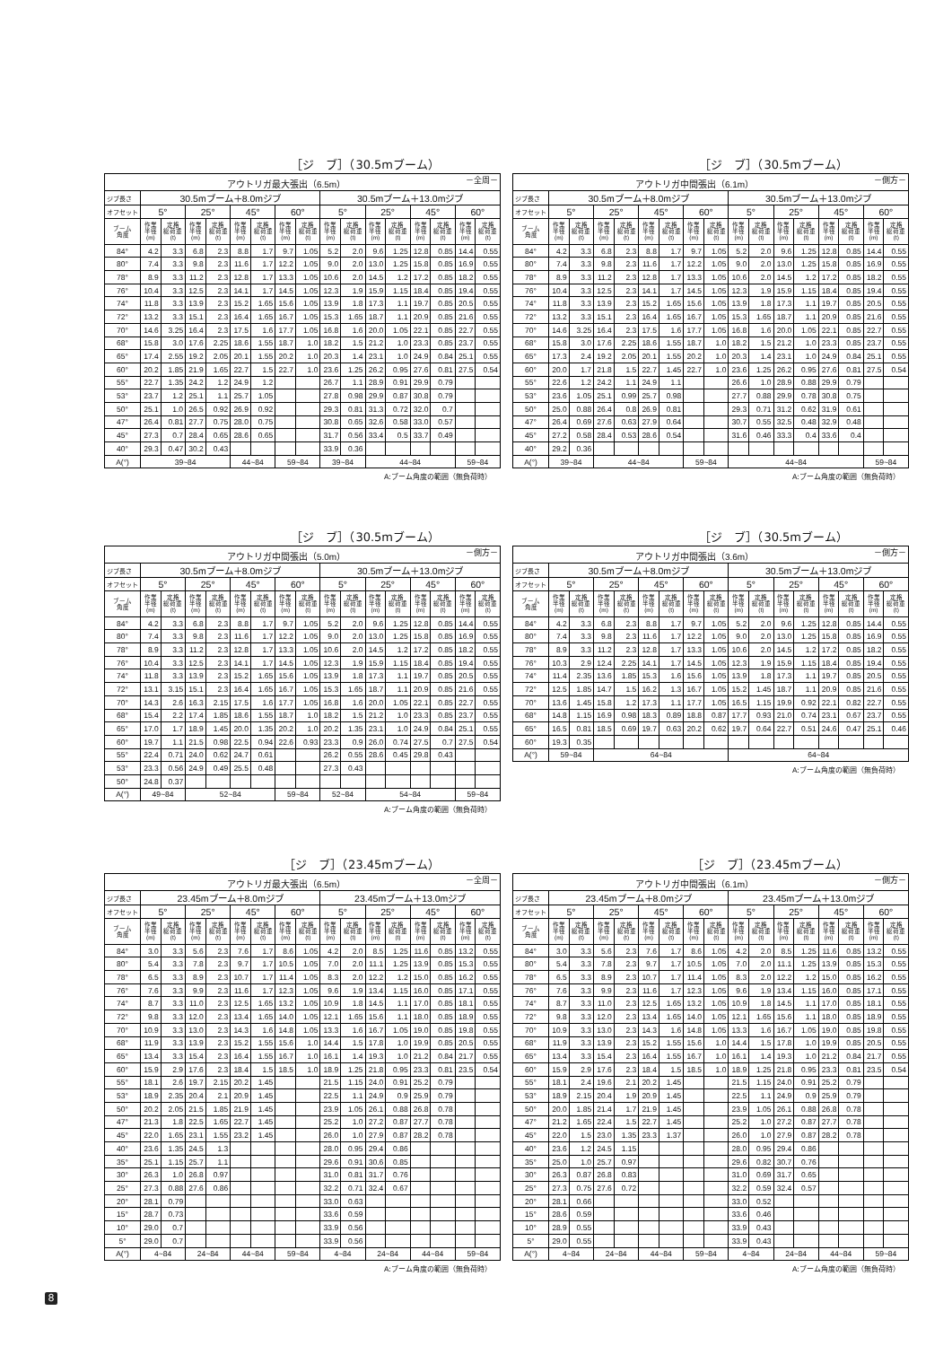［ジ　ブ］（30.5mブーム）
| アウトリガ最大張出（6.5m） －全周－ | | | | | | | | | | | | | | | | |
| --- | --- | --- | --- | --- | --- | --- | --- | --- | --- | --- | --- | --- | --- | --- | --- | --- |
| ジブ長さ | 30.5mブーム＋8.0mジブ | | | | | | | | 30.5mブーム＋13.0mジブ | | | | | | | |
| オフセット | 5° | | 25° | | 45° | | 60° | | 5° | | 25° | | 45° | | 60° | |
| ブーム 角度 | 作業 半径 (m) | 定格 総荷重 (t) | 作業 半径 (m) | 定格 総荷重 (t) | 作業 半径 (m) | 定格 総荷重 (t) | 作業 半径 (m) | 定格 総荷重 (t) | 作業 半径 (m) | 定格 総荷重 (t) | 作業 半径 (m) | 定格 総荷重 (t) | 作業 半径 (m) | 定格 総荷重 (t) | 作業 半径 (m) | 定格 総荷重 (t) |
| 84° | 4.2 | 3.3 | 6.8 | 2.3 | 8.8 | 1.7 | 9.7 | 1.05 | 5.2 | 2.0 | 9.6 | 1.25 | 12.8 | 0.85 | 14.4 | 0.55 |
| 80° | 7.4 | 3.3 | 9.8 | 2.3 | 11.6 | 1.7 | 12.2 | 1.05 | 9.0 | 2.0 | 13.0 | 1.25 | 15.8 | 0.85 | 16.9 | 0.55 |
| 78° | 8.9 | 3.3 | 11.2 | 2.3 | 12.8 | 1.7 | 13.3 | 1.05 | 10.6 | 2.0 | 14.5 | 1.2 | 17.2 | 0.85 | 18.2 | 0.55 |
| 76° | 10.4 | 3.3 | 12.5 | 2.3 | 14.1 | 1.7 | 14.5 | 1.05 | 12.3 | 1.9 | 15.9 | 1.15 | 18.4 | 0.85 | 19.4 | 0.55 |
| 74° | 11.8 | 3.3 | 13.9 | 2.3 | 15.2 | 1.65 | 15.6 | 1.05 | 13.9 | 1.8 | 17.3 | 1.1 | 19.7 | 0.85 | 20.5 | 0.55 |
| 72° | 13.2 | 3.3 | 15.1 | 2.3 | 16.4 | 1.65 | 16.7 | 1.05 | 15.3 | 1.65 | 18.7 | 1.1 | 20.9 | 0.85 | 21.6 | 0.55 |
| 70° | 14.6 | 3.25 | 16.4 | 2.3 | 17.5 | 1.6 | 17.7 | 1.05 | 16.8 | 1.6 | 20.0 | 1.05 | 22.1 | 0.85 | 22.7 | 0.55 |
| 68° | 15.8 | 3.0 | 17.6 | 2.25 | 18.6 | 1.55 | 18.7 | 1.0 | 18.2 | 1.5 | 21.2 | 1.0 | 23.3 | 0.85 | 23.7 | 0.55 |
| 65° | 17.4 | 2.55 | 19.2 | 2.05 | 20.1 | 1.55 | 20.2 | 1.0 | 20.3 | 1.4 | 23.1 | 1.0 | 24.9 | 0.84 | 25.1 | 0.55 |
| 60° | 20.2 | 1.85 | 21.9 | 1.65 | 22.7 | 1.5 | 22.7 | 1.0 | 23.6 | 1.25 | 26.2 | 0.95 | 27.6 | 0.81 | 27.5 | 0.54 |
| 55° | 22.7 | 1.35 | 24.2 | 1.2 | 24.9 | 1.2 | | | 26.7 | 1.1 | 28.9 | 0.91 | 29.9 | 0.79 | | |
| 53° | 23.7 | 1.2 | 25.1 | 1.1 | 25.7 | 1.05 | | | 27.8 | 0.98 | 29.9 | 0.87 | 30.8 | 0.79 | | |
| 50° | 25.1 | 1.0 | 26.5 | 0.92 | 26.9 | 0.92 | | | 29.3 | 0.81 | 31.3 | 0.72 | 32.0 | 0.7 | | |
| 47° | 26.4 | 0.81 | 27.7 | 0.75 | 28.0 | 0.75 | | | 30.8 | 0.65 | 32.6 | 0.58 | 33.0 | 0.57 | | |
| 45° | 27.3 | 0.7 | 28.4 | 0.65 | 28.6 | 0.65 | | | 31.7 | 0.56 | 33.4 | 0.5 | 33.7 | 0.49 | | |
| 40° | 29.3 | 0.47 | 30.2 | 0.43 | | | | | 33.9 | 0.36 | | | | | | |
| A(°) | 39~84 | | | | 44~84 | | 59~84 | | 39~84 | | 44~84 | | | | 59~84 | |
A:ブーム角度の範囲（無負荷時）
［ジ　ブ］（30.5mブーム）
| アウトリガ中間張出（6.1m） －側方－ | | | | | | | | | | | | | | | | |
| --- | --- | --- | --- | --- | --- | --- | --- | --- | --- | --- | --- | --- | --- | --- | --- | --- |
| ジブ長さ | 30.5mブーム＋8.0mジブ | | | | | | | | 30.5mブーム＋13.0mジブ | | | | | | | |
| オフセット | 5° | | 25° | | 45° | | 60° | | 5° | | 25° | | 45° | | 60° | |
| ブーム 角度 | 作業 半径 (m) | 定格 総荷重 (t) | 作業 半径 (m) | 定格 総荷重 (t) | 作業 半径 (m) | 定格 総荷重 (t) | 作業 半径 (m) | 定格 総荷重 (t) | 作業 半径 (m) | 定格 総荷重 (t) | 作業 半径 (m) | 定格 総荷重 (t) | 作業 半径 (m) | 定格 総荷重 (t) | 作業 半径 (m) | 定格 総荷重 (t) |
| 84° | 4.2 | 3.3 | 6.8 | 2.3 | 8.8 | 1.7 | 9.7 | 1.05 | 5.2 | 2.0 | 9.6 | 1.25 | 12.8 | 0.85 | 14.4 | 0.55 |
| 80° | 7.4 | 3.3 | 9.8 | 2.3 | 11.6 | 1.7 | 12.2 | 1.05 | 9.0 | 2.0 | 13.0 | 1.25 | 15.8 | 0.85 | 16.9 | 0.55 |
| 78° | 8.9 | 3.3 | 11.2 | 2.3 | 12.8 | 1.7 | 13.3 | 1.05 | 10.6 | 2.0 | 14.5 | 1.2 | 17.2 | 0.85 | 18.2 | 0.55 |
| 76° | 10.4 | 3.3 | 12.5 | 2.3 | 14.1 | 1.7 | 14.5 | 1.05 | 12.3 | 1.9 | 15.9 | 1.15 | 18.4 | 0.85 | 19.4 | 0.55 |
| 74° | 11.8 | 3.3 | 13.9 | 2.3 | 15.2 | 1.65 | 15.6 | 1.05 | 13.9 | 1.8 | 17.3 | 1.1 | 19.7 | 0.85 | 20.5 | 0.55 |
| 72° | 13.2 | 3.3 | 15.1 | 2.3 | 16.4 | 1.65 | 16.7 | 1.05 | 15.3 | 1.65 | 18.7 | 1.1 | 20.9 | 0.85 | 21.6 | 0.55 |
| 70° | 14.6 | 3.25 | 16.4 | 2.3 | 17.5 | 1.6 | 17.7 | 1.05 | 16.8 | 1.6 | 20.0 | 1.05 | 22.1 | 0.85 | 22.7 | 0.55 |
| 68° | 15.8 | 3.0 | 17.6 | 2.25 | 18.6 | 1.55 | 18.7 | 1.0 | 18.2 | 1.5 | 21.2 | 1.0 | 23.3 | 0.85 | 23.7 | 0.55 |
| 65° | 17.3 | 2.4 | 19.2 | 2.05 | 20.1 | 1.55 | 20.2 | 1.0 | 20.3 | 1.4 | 23.1 | 1.0 | 24.9 | 0.84 | 25.1 | 0.55 |
| 60° | 20.0 | 1.7 | 21.8 | 1.5 | 22.7 | 1.45 | 22.7 | 1.0 | 23.6 | 1.25 | 26.2 | 0.95 | 27.6 | 0.81 | 27.5 | 0.54 |
| 55° | 22.6 | 1.2 | 24.2 | 1.1 | 24.9 | 1.1 | | | 26.6 | 1.0 | 28.9 | 0.88 | 29.9 | 0.79 | | |
| 53° | 23.6 | 1.05 | 25.1 | 0.99 | 25.7 | 0.98 | | | 27.7 | 0.88 | 29.9 | 0.78 | 30.8 | 0.75 | | |
| 50° | 25.0 | 0.88 | 26.4 | 0.8 | 26.9 | 0.81 | | | 29.3 | 0.71 | 31.2 | 0.62 | 31.9 | 0.61 | | |
| 47° | 26.4 | 0.69 | 27.6 | 0.63 | 27.9 | 0.64 | | | 30.7 | 0.55 | 32.5 | 0.48 | 32.9 | 0.48 | | |
| 45° | 27.2 | 0.58 | 28.4 | 0.53 | 28.6 | 0.54 | | | 31.6 | 0.46 | 33.3 | 0.4 | 33.6 | 0.4 | | |
| 40° | 29.2 | 0.36 | | | | | | | | | | | | | | |
| A(°) | 39~84 | | 44~84 | | | | 59~84 | | 44~84 | | | | | | 59~84 | |
A:ブーム角度の範囲（無負荷時）
［ジ　ブ］（30.5mブーム）
| アウトリガ中間張出（5.0m） －側方－ | | | | | | | | | | | | | | | | |
| --- | --- | --- | --- | --- | --- | --- | --- | --- | --- | --- | --- | --- | --- | --- | --- | --- |
| ジブ長さ | 30.5mブーム＋8.0mジブ | | | | | | | | 30.5mブーム＋13.0mジブ | | | | | | | |
| オフセット | 5° | | 25° | | 45° | | 60° | | 5° | | 25° | | 45° | | 60° | |
| ブーム 角度 | 作業 半径 (m) | 定格 総荷重 (t) | 作業 半径 (m) | 定格 総荷重 (t) | 作業 半径 (m) | 定格 総荷重 (t) | 作業 半径 (m) | 定格 総荷重 (t) | 作業 半径 (m) | 定格 総荷重 (t) | 作業 半径 (m) | 定格 総荷重 (t) | 作業 半径 (m) | 定格 総荷重 (t) | 作業 半径 (m) | 定格 総荷重 (t) |
| 84° | 4.2 | 3.3 | 6.8 | 2.3 | 8.8 | 1.7 | 9.7 | 1.05 | 5.2 | 2.0 | 9.6 | 1.25 | 12.8 | 0.85 | 14.4 | 0.55 |
| 80° | 7.4 | 3.3 | 9.8 | 2.3 | 11.6 | 1.7 | 12.2 | 1.05 | 9.0 | 2.0 | 13.0 | 1.25 | 15.8 | 0.85 | 16.9 | 0.55 |
| 78° | 8.9 | 3.3 | 11.2 | 2.3 | 12.8 | 1.7 | 13.3 | 1.05 | 10.6 | 2.0 | 14.5 | 1.2 | 17.2 | 0.85 | 18.2 | 0.55 |
| 76° | 10.4 | 3.3 | 12.5 | 2.3 | 14.1 | 1.7 | 14.5 | 1.05 | 12.3 | 1.9 | 15.9 | 1.15 | 18.4 | 0.85 | 19.4 | 0.55 |
| 74° | 11.8 | 3.3 | 13.9 | 2.3 | 15.2 | 1.65 | 15.6 | 1.05 | 13.9 | 1.8 | 17.3 | 1.1 | 19.7 | 0.85 | 20.5 | 0.55 |
| 72° | 13.1 | 3.15 | 15.1 | 2.3 | 16.4 | 1.65 | 16.7 | 1.05 | 15.3 | 1.65 | 18.7 | 1.1 | 20.9 | 0.85 | 21.6 | 0.55 |
| 70° | 14.3 | 2.6 | 16.3 | 2.15 | 17.5 | 1.6 | 17.7 | 1.05 | 16.8 | 1.6 | 20.0 | 1.05 | 22.1 | 0.85 | 22.7 | 0.55 |
| 68° | 15.4 | 2.2 | 17.4 | 1.85 | 18.6 | 1.55 | 18.7 | 1.0 | 18.2 | 1.5 | 21.2 | 1.0 | 23.3 | 0.85 | 23.7 | 0.55 |
| 65° | 17.0 | 1.7 | 18.9 | 1.45 | 20.0 | 1.35 | 20.2 | 1.0 | 20.2 | 1.35 | 23.1 | 1.0 | 24.9 | 0.84 | 25.1 | 0.55 |
| 60° | 19.7 | 1.1 | 21.5 | 0.98 | 22.5 | 0.94 | 22.6 | 0.93 | 23.3 | 0.9 | 26.0 | 0.74 | 27.5 | 0.7 | 27.5 | 0.54 |
| 55° | 22.4 | 0.71 | 24.0 | 0.62 | 24.7 | 0.61 | | | 26.2 | 0.55 | 28.6 | 0.45 | 29.8 | 0.43 | | |
| 53° | 23.3 | 0.56 | 24.9 | 0.49 | 25.5 | 0.48 | | | 27.3 | 0.43 | | | | | | |
| 50° | 24.8 | 0.37 | | | | | | | | | | | | | | |
| A(°) | 49~84 | | 52~84 | | | | 59~84 | | 52~84 | | 54~84 | | | | 59~84 | |
A:ブーム角度の範囲（無負荷時）
［ジ　ブ］（30.5mブーム）
| アウトリガ中間張出（3.6m） －側方－ | | | | | | | | | | | | | | | | |
| --- | --- | --- | --- | --- | --- | --- | --- | --- | --- | --- | --- | --- | --- | --- | --- | --- |
| ジブ長さ | 30.5mブーム＋8.0mジブ | | | | | | | | 30.5mブーム＋13.0mジブ | | | | | | | |
| オフセット | 5° | | 25° | | 45° | | 60° | | 5° | | 25° | | 45° | | 60° | |
| ブーム 角度 | 作業 半径 (m) | 定格 総荷重 (t) | 作業 半径 (m) | 定格 総荷重 (t) | 作業 半径 (m) | 定格 総荷重 (t) | 作業 半径 (m) | 定格 総荷重 (t) | 作業 半径 (m) | 定格 総荷重 (t) | 作業 半径 (m) | 定格 総荷重 (t) | 作業 半径 (m) | 定格 総荷重 (t) | 作業 半径 (m) | 定格 総荷重 (t) |
| 84° | 4.2 | 3.3 | 6.8 | 2.3 | 8.8 | 1.7 | 9.7 | 1.05 | 5.2 | 2.0 | 9.6 | 1.25 | 12.8 | 0.85 | 14.4 | 0.55 |
| 80° | 7.4 | 3.3 | 9.8 | 2.3 | 11.6 | 1.7 | 12.2 | 1.05 | 9.0 | 2.0 | 13.0 | 1.25 | 15.8 | 0.85 | 16.9 | 0.55 |
| 78° | 8.9 | 3.3 | 11.2 | 2.3 | 12.8 | 1.7 | 13.3 | 1.05 | 10.6 | 2.0 | 14.5 | 1.2 | 17.2 | 0.85 | 18.2 | 0.55 |
| 76° | 10.3 | 2.9 | 12.4 | 2.25 | 14.1 | 1.7 | 14.5 | 1.05 | 12.3 | 1.9 | 15.9 | 1.15 | 18.4 | 0.85 | 19.4 | 0.55 |
| 74° | 11.4 | 2.35 | 13.6 | 1.85 | 15.3 | 1.6 | 15.6 | 1.05 | 13.9 | 1.8 | 17.3 | 1.1 | 19.7 | 0.85 | 20.5 | 0.55 |
| 72° | 12.5 | 1.85 | 14.7 | 1.5 | 16.2 | 1.3 | 16.7 | 1.05 | 15.2 | 1.45 | 18.7 | 1.1 | 20.9 | 0.85 | 21.6 | 0.55 |
| 70° | 13.6 | 1.45 | 15.8 | 1.2 | 17.3 | 1.1 | 17.7 | 1.05 | 16.5 | 1.15 | 19.9 | 0.92 | 22.1 | 0.82 | 22.7 | 0.55 |
| 68° | 14.8 | 1.15 | 16.9 | 0.98 | 18.3 | 0.89 | 18.8 | 0.87 | 17.7 | 0.93 | 21.0 | 0.74 | 23.1 | 0.67 | 23.7 | 0.55 |
| 65° | 16.5 | 0.81 | 18.5 | 0.69 | 19.7 | 0.63 | 20.2 | 0.62 | 19.7 | 0.64 | 22.7 | 0.51 | 24.6 | 0.47 | 25.1 | 0.46 |
| 60° | 19.3 | 0.35 | | | | | | | | | | | | | | |
| A(°) | 59~84 | | 64~84 | | | | | | 64~84 | | | | | | | |
A:ブーム角度の範囲（無負荷時）
［ジ　ブ］（23.45mブーム）
| アウトリガ最大張出（6.5m） －全周－ | | | | | | | | | | | | | | | | |
| --- | --- | --- | --- | --- | --- | --- | --- | --- | --- | --- | --- | --- | --- | --- | --- | --- |
| ジブ長さ | 23.45mブーム＋8.0mジブ | | | | | | | | 23.45mブーム＋13.0mジブ | | | | | | | |
| オフセット | 5° | | 25° | | 45° | | 60° | | 5° | | 25° | | 45° | | 60° | |
| ブーム 角度 | 作業 半径 (m) | 定格 総荷重 (t) | 作業 半径 (m) | 定格 総荷重 (t) | 作業 半径 (m) | 定格 総荷重 (t) | 作業 半径 (m) | 定格 総荷重 (t) | 作業 半径 (m) | 定格 総荷重 (t) | 作業 半径 (m) | 定格 総荷重 (t) | 作業 半径 (m) | 定格 総荷重 (t) | 作業 半径 (m) | 定格 総荷重 (t) |
| 84° | 3.0 | 3.3 | 5.6 | 2.3 | 7.6 | 1.7 | 8.6 | 1.05 | 4.2 | 2.0 | 8.5 | 1.25 | 11.6 | 0.85 | 13.2 | 0.55 |
| 80° | 5.4 | 3.3 | 7.8 | 2.3 | 9.7 | 1.7 | 10.5 | 1.05 | 7.0 | 2.0 | 11.1 | 1.25 | 13.9 | 0.85 | 15.3 | 0.55 |
| 78° | 6.5 | 3.3 | 8.9 | 2.3 | 10.7 | 1.7 | 11.4 | 1.05 | 8.3 | 2.0 | 12.2 | 1.2 | 15.0 | 0.85 | 16.2 | 0.55 |
| 76° | 7.6 | 3.3 | 9.9 | 2.3 | 11.6 | 1.7 | 12.3 | 1.05 | 9.6 | 1.9 | 13.4 | 1.15 | 16.0 | 0.85 | 17.1 | 0.55 |
| 74° | 8.7 | 3.3 | 11.0 | 2.3 | 12.5 | 1.65 | 13.2 | 1.05 | 10.9 | 1.8 | 14.5 | 1.1 | 17.0 | 0.85 | 18.1 | 0.55 |
| 72° | 9.8 | 3.3 | 12.0 | 2.3 | 13.4 | 1.65 | 14.0 | 1.05 | 12.1 | 1.65 | 15.6 | 1.1 | 18.0 | 0.85 | 18.9 | 0.55 |
| 70° | 10.9 | 3.3 | 13.0 | 2.3 | 14.3 | 1.6 | 14.8 | 1.05 | 13.3 | 1.6 | 16.7 | 1.05 | 19.0 | 0.85 | 19.8 | 0.55 |
| 68° | 11.9 | 3.3 | 13.9 | 2.3 | 15.2 | 1.55 | 15.6 | 1.0 | 14.4 | 1.5 | 17.8 | 1.0 | 19.9 | 0.85 | 20.5 | 0.55 |
| 65° | 13.4 | 3.3 | 15.4 | 2.3 | 16.4 | 1.55 | 16.7 | 1.0 | 16.1 | 1.4 | 19.3 | 1.0 | 21.2 | 0.84 | 21.7 | 0.55 |
| 60° | 15.9 | 2.9 | 17.6 | 2.3 | 18.4 | 1.5 | 18.5 | 1.0 | 18.9 | 1.25 | 21.8 | 0.95 | 23.3 | 0.81 | 23.5 | 0.54 |
| 55° | 18.1 | 2.6 | 19.7 | 2.15 | 20.2 | 1.45 | | | 21.5 | 1.15 | 24.0 | 0.91 | 25.2 | 0.79 | | |
| 53° | 18.9 | 2.35 | 20.4 | 2.1 | 20.9 | 1.45 | | | 22.5 | 1.1 | 24.9 | 0.9 | 25.9 | 0.79 | | |
| 50° | 20.2 | 2.05 | 21.5 | 1.85 | 21.9 | 1.45 | | | 23.9 | 1.05 | 26.1 | 0.88 | 26.8 | 0.78 | | |
| 47° | 21.3 | 1.8 | 22.5 | 1.65 | 22.7 | 1.45 | | | 25.2 | 1.0 | 27.2 | 0.87 | 27.7 | 0.78 | | |
| 45° | 22.0 | 1.65 | 23.1 | 1.55 | 23.2 | 1.45 | | | 26.0 | 1.0 | 27.9 | 0.87 | 28.2 | 0.78 | | |
| 40° | 23.6 | 1.35 | 24.5 | 1.3 | | | | | 28.0 | 0.95 | 29.4 | 0.86 | | | | |
| 35° | 25.1 | 1.15 | 25.7 | 1.1 | | | | | 29.6 | 0.91 | 30.6 | 0.85 | | | | |
| 30° | 26.3 | 1.0 | 26.8 | 0.97 | | | | | 31.0 | 0.81 | 31.7 | 0.76 | | | | |
| 25° | 27.3 | 0.88 | 27.6 | 0.86 | | | | | 32.2 | 0.71 | 32.4 | 0.67 | | | | |
| 20° | 28.1 | 0.79 | | | | | | | 33.0 | 0.63 | | | | | | |
| 15° | 28.7 | 0.73 | | | | | | | 33.6 | 0.59 | | | | | | |
| 10° | 29.0 | 0.7 | | | | | | | 33.9 | 0.56 | | | | | | |
| 5° | 29.0 | 0.7 | | | | | | | 33.9 | 0.56 | | | | | | |
| A(°) | 4~84 | | 24~84 | | 44~84 | | 59~84 | | 4~84 | | 24~84 | | 44~84 | | 59~84 | |
A:ブーム角度の範囲（無負荷時）
［ジ　ブ］（23.45mブーム）
| アウトリガ中間張出（6.1m） －側方－ | | | | | | | | | | | | | | | | |
| --- | --- | --- | --- | --- | --- | --- | --- | --- | --- | --- | --- | --- | --- | --- | --- | --- |
| ジブ長さ | 23.45mブーム＋8.0mジブ | | | | | | | | 23.45mブーム＋13.0mジブ | | | | | | | |
| オフセット | 5° | | 25° | | 45° | | 60° | | 5° | | 25° | | 45° | | 60° | |
| ブーム 角度 | 作業 半径 (m) | 定格 総荷重 (t) | 作業 半径 (m) | 定格 総荷重 (t) | 作業 半径 (m) | 定格 総荷重 (t) | 作業 半径 (m) | 定格 総荷重 (t) | 作業 半径 (m) | 定格 総荷重 (t) | 作業 半径 (m) | 定格 総荷重 (t) | 作業 半径 (m) | 定格 総荷重 (t) | 作業 半径 (m) | 定格 総荷重 (t) |
| 84° | 3.0 | 3.3 | 5.6 | 2.3 | 7.6 | 1.7 | 8.6 | 1.05 | 4.2 | 2.0 | 8.5 | 1.25 | 11.6 | 0.85 | 13.2 | 0.55 |
| 80° | 5.4 | 3.3 | 7.8 | 2.3 | 9.7 | 1.7 | 10.5 | 1.05 | 7.0 | 2.0 | 11.1 | 1.25 | 13.9 | 0.85 | 15.3 | 0.55 |
| 78° | 6.5 | 3.3 | 8.9 | 2.3 | 10.7 | 1.7 | 11.4 | 1.05 | 8.3 | 2.0 | 12.2 | 1.2 | 15.0 | 0.85 | 16.2 | 0.55 |
| 76° | 7.6 | 3.3 | 9.9 | 2.3 | 11.6 | 1.7 | 12.3 | 1.05 | 9.6 | 1.9 | 13.4 | 1.15 | 16.0 | 0.85 | 17.1 | 0.55 |
| 74° | 8.7 | 3.3 | 11.0 | 2.3 | 12.5 | 1.65 | 13.2 | 1.05 | 10.9 | 1.8 | 14.5 | 1.1 | 17.0 | 0.85 | 18.1 | 0.55 |
| 72° | 9.8 | 3.3 | 12.0 | 2.3 | 13.4 | 1.65 | 14.0 | 1.05 | 12.1 | 1.65 | 15.6 | 1.1 | 18.0 | 0.85 | 18.9 | 0.55 |
| 70° | 10.9 | 3.3 | 13.0 | 2.3 | 14.3 | 1.6 | 14.8 | 1.05 | 13.3 | 1.6 | 16.7 | 1.05 | 19.0 | 0.85 | 19.8 | 0.55 |
| 68° | 11.9 | 3.3 | 13.9 | 2.3 | 15.2 | 1.55 | 15.6 | 1.0 | 14.4 | 1.5 | 17.8 | 1.0 | 19.9 | 0.85 | 20.5 | 0.55 |
| 65° | 13.4 | 3.3 | 15.4 | 2.3 | 16.4 | 1.55 | 16.7 | 1.0 | 16.1 | 1.4 | 19.3 | 1.0 | 21.2 | 0.84 | 21.7 | 0.55 |
| 60° | 15.9 | 2.9 | 17.6 | 2.3 | 18.4 | 1.5 | 18.5 | 1.0 | 18.9 | 1.25 | 21.8 | 0.95 | 23.3 | 0.81 | 23.5 | 0.54 |
| 55° | 18.1 | 2.4 | 19.6 | 2.1 | 20.2 | 1.45 | | | 21.5 | 1.15 | 24.0 | 0.91 | 25.2 | 0.79 | | |
| 53° | 18.9 | 2.15 | 20.4 | 1.9 | 20.9 | 1.45 | | | 22.5 | 1.1 | 24.9 | 0.9 | 25.9 | 0.79 | | |
| 50° | 20.0 | 1.85 | 21.4 | 1.7 | 21.9 | 1.45 | | | 23.9 | 1.05 | 26.1 | 0.88 | 26.8 | 0.78 | | |
| 47° | 21.2 | 1.65 | 22.4 | 1.5 | 22.7 | 1.45 | | | 25.2 | 1.0 | 27.2 | 0.87 | 27.7 | 0.78 | | |
| 45° | 22.0 | 1.5 | 23.0 | 1.35 | 23.3 | 1.37 | | | 26.0 | 1.0 | 27.9 | 0.87 | 28.2 | 0.78 | | |
| 40° | 23.6 | 1.2 | 24.5 | 1.15 | | | | | 28.0 | 0.95 | 29.4 | 0.86 | | | | |
| 35° | 25.0 | 1.0 | 25.7 | 0.97 | | | | | 29.6 | 0.82 | 30.7 | 0.76 | | | | |
| 30° | 26.3 | 0.87 | 26.8 | 0.83 | | | | | 31.0 | 0.69 | 31.7 | 0.65 | | | | |
| 25° | 27.3 | 0.75 | 27.6 | 0.72 | | | | | 32.2 | 0.59 | 32.4 | 0.57 | | | | |
| 20° | 28.1 | 0.66 | | | | | | | 33.0 | 0.52 | | | | | | |
| 15° | 28.6 | 0.59 | | | | | | | 33.6 | 0.46 | | | | | | |
| 10° | 28.9 | 0.55 | | | | | | | 33.9 | 0.43 | | | | | | |
| 5° | 29.0 | 0.55 | | | | | | | 33.9 | 0.43 | | | | | | |
| A(°) | 4~84 | | 24~84 | | 44~84 | | 59~84 | | 4~84 | | 24~84 | | 44~84 | | 59~84 | |
A:ブーム角度の範囲（無負荷時）
8